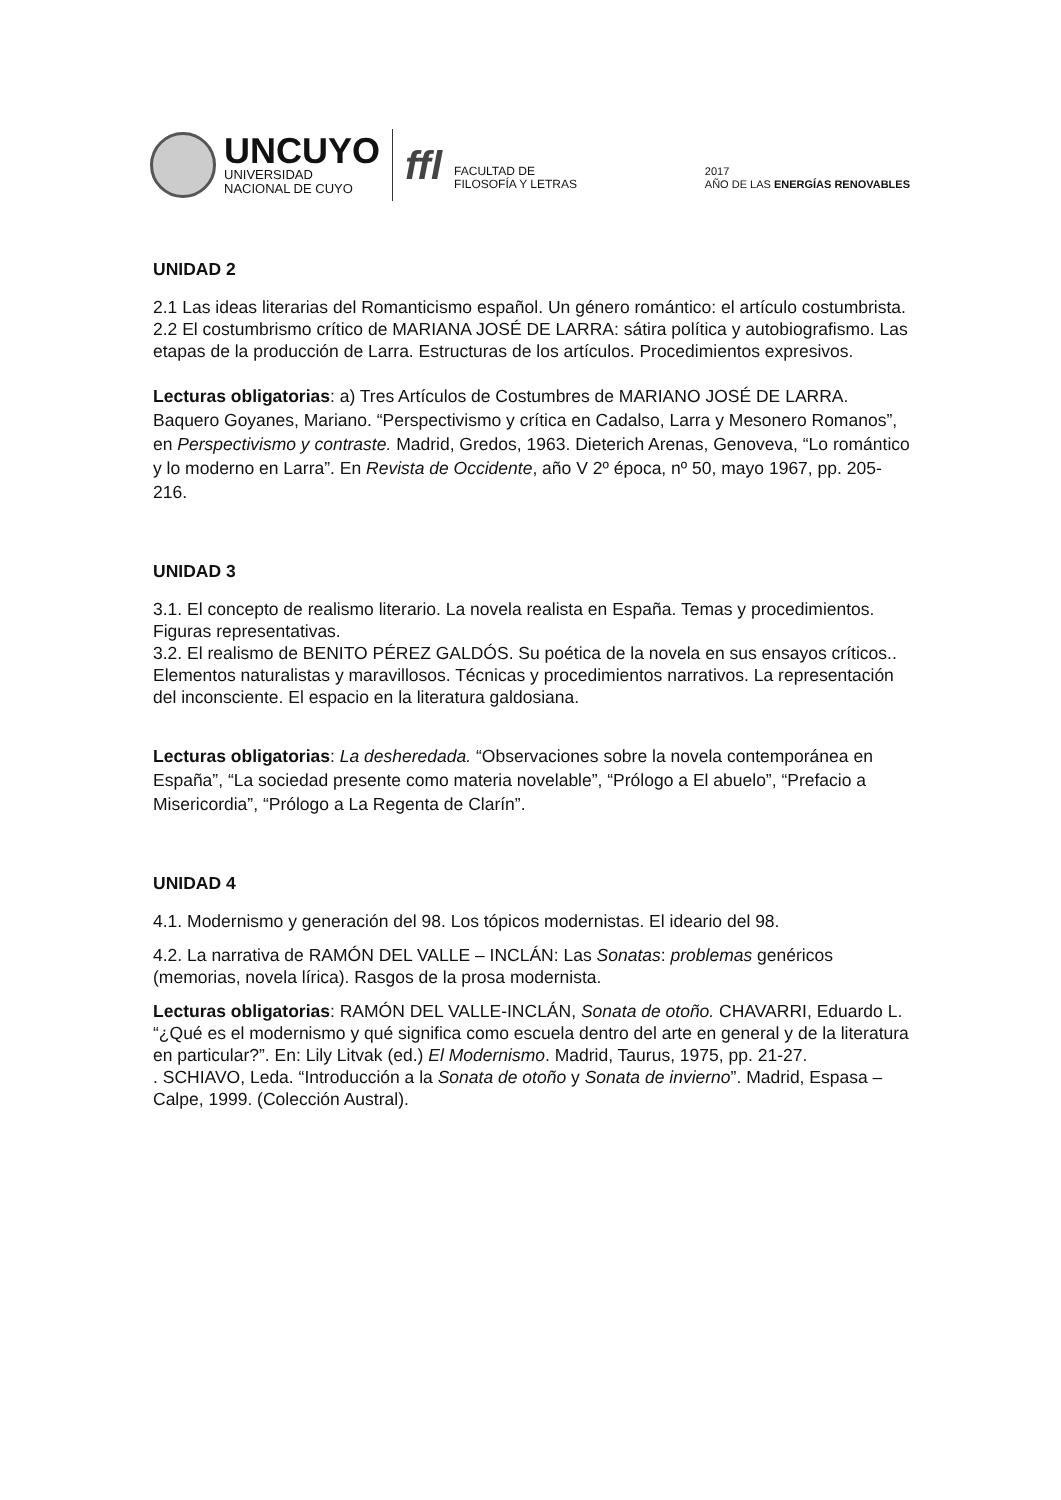UNCUYO
UNIVERSIDAD
NACIONAL DE CUYO
ffl
FACULTAD DE
FILOSOFÍA Y LETRAS
2017
AÑO DE LAS ENERGÍAS RENOVABLES
UNIDAD 2
2.1 Las ideas literarias del Romanticismo español. Un género romántico: el artículo costumbrista.
2.2 El costumbrismo crítico de MARIANA JOSÉ DE LARRA: sátira política y autobiografismo. Las etapas de la producción de Larra. Estructuras de los artículos. Procedimientos expresivos.
Lecturas obligatorias: a) Tres Artículos de Costumbres de MARIANO JOSÉ DE LARRA. Baquero Goyanes, Mariano. “Perspectivismo y crítica en Cadalso, Larra y Mesonero Romanos”, en Perspectivismo y contraste. Madrid, Gredos, 1963. Dieterich Arenas, Genoveva, “Lo romántico y lo moderno en Larra”. En Revista de Occidente, año V 2º época, nº 50, mayo 1967, pp. 205-216.
UNIDAD 3
3.1. El concepto de realismo literario. La novela realista en España. Temas y procedimientos. Figuras representativas.
3.2. El realismo de BENITO PÉREZ GALDÓS. Su poética de la novela en sus ensayos críticos.. Elementos naturalistas y maravillosos. Técnicas y procedimientos narrativos. La representación del inconsciente. El espacio en la literatura galdosiana.
Lecturas obligatorias: La desheredada. “Observaciones sobre la novela contemporánea en España”, “La sociedad presente como materia novelable”, “Prólogo a El abuelo”, “Prefacio a Misericordia”, “Prólogo a La Regenta de Clarín”.
UNIDAD 4
4.1. Modernismo y generación del 98. Los tópicos modernistas. El ideario del 98.
4.2. La narrativa de RAMÓN DEL VALLE – INCLÁN: Las Sonatas: problemas genéricos (memorias, novela lírica). Rasgos de la prosa modernista.
Lecturas obligatorias: RAMÓN DEL VALLE-INCLÁN, Sonata de otoño. CHAVARRI, Eduardo L. “¿Qué es el modernismo y qué significa como escuela dentro del arte en general y de la literatura en particular?”. En: Lily Litvak (ed.) El Modernismo. Madrid, Taurus, 1975, pp. 21-27.
. SCHIAVO, Leda. “Introducción a la Sonata de otoño y Sonata de invierno”. Madrid, Espasa – Calpe, 1999. (Colección Austral).